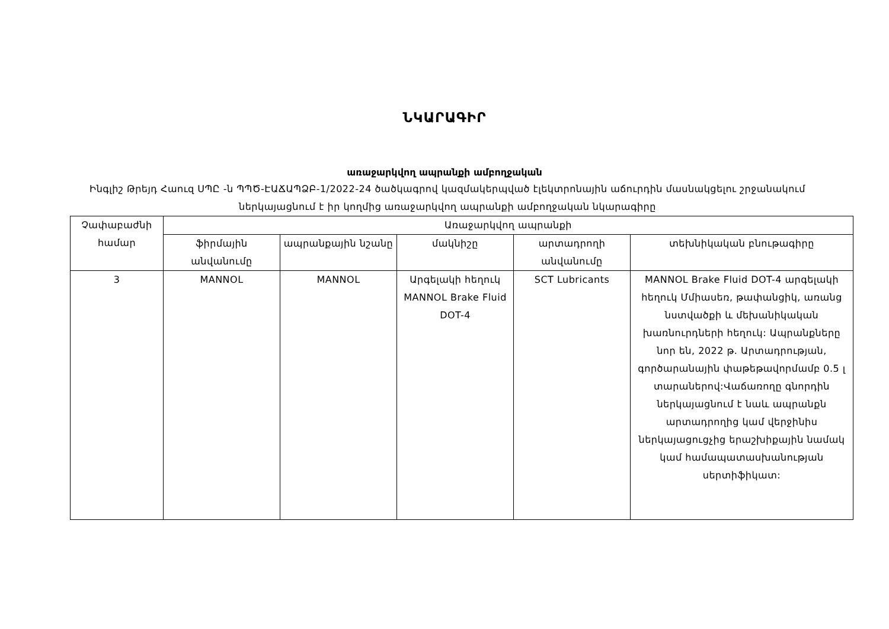ՆԿԱՐԱԳԻՐ
առաջարկվող ապրանքի ամբողջական
Ինգլիշ Թրեյդ Հաուզ ՍՊԸ -ն ՊՊԾ-ԷԱՃԱՊՁԲ-1/2022-24 ծածկագրով կազմակերպված էլեկտրոնային աճուրդին մասնակցելու շրջանակում ներկայացնում է իր կողմից առաջարկվող ապրանքի ամբողջական նկարագիրը
| Չափաբաժնի համար | Առաջարկվող ապրանքի | | | | |
| --- | --- | --- | --- | --- | --- |
| | ֆիրմային անվանումը | ապրանքային նշանը | մակնիշը | արտադրողի անվանումը | տեխնիկական բնութագիրը |
| 3 | MANNOL | MANNOL | Արգելակի հեղուկ MANNOL Brake Fluid DOT-4 | SCT Lubricants | MANNOL Brake Fluid DOT-4 արգելակի հեղուկ Մմիասեռ, թափանցիկ, առանց նստվածքի և մեխանիկական խառնուրդների հեղուկ: Ապրանքները նոր են, 2022 թ. Արտադրության, գործարանային փաթեթավորմամբ 0.5 լ տարաներով:Վաճառողը գնորդին ներկայացնում է նաև ապրանքն արտադրողից կամ վերջինիս ներկայացուցչից երաշխիքային նամակ կամ համապատասխանության սերտիֆիկատ: |